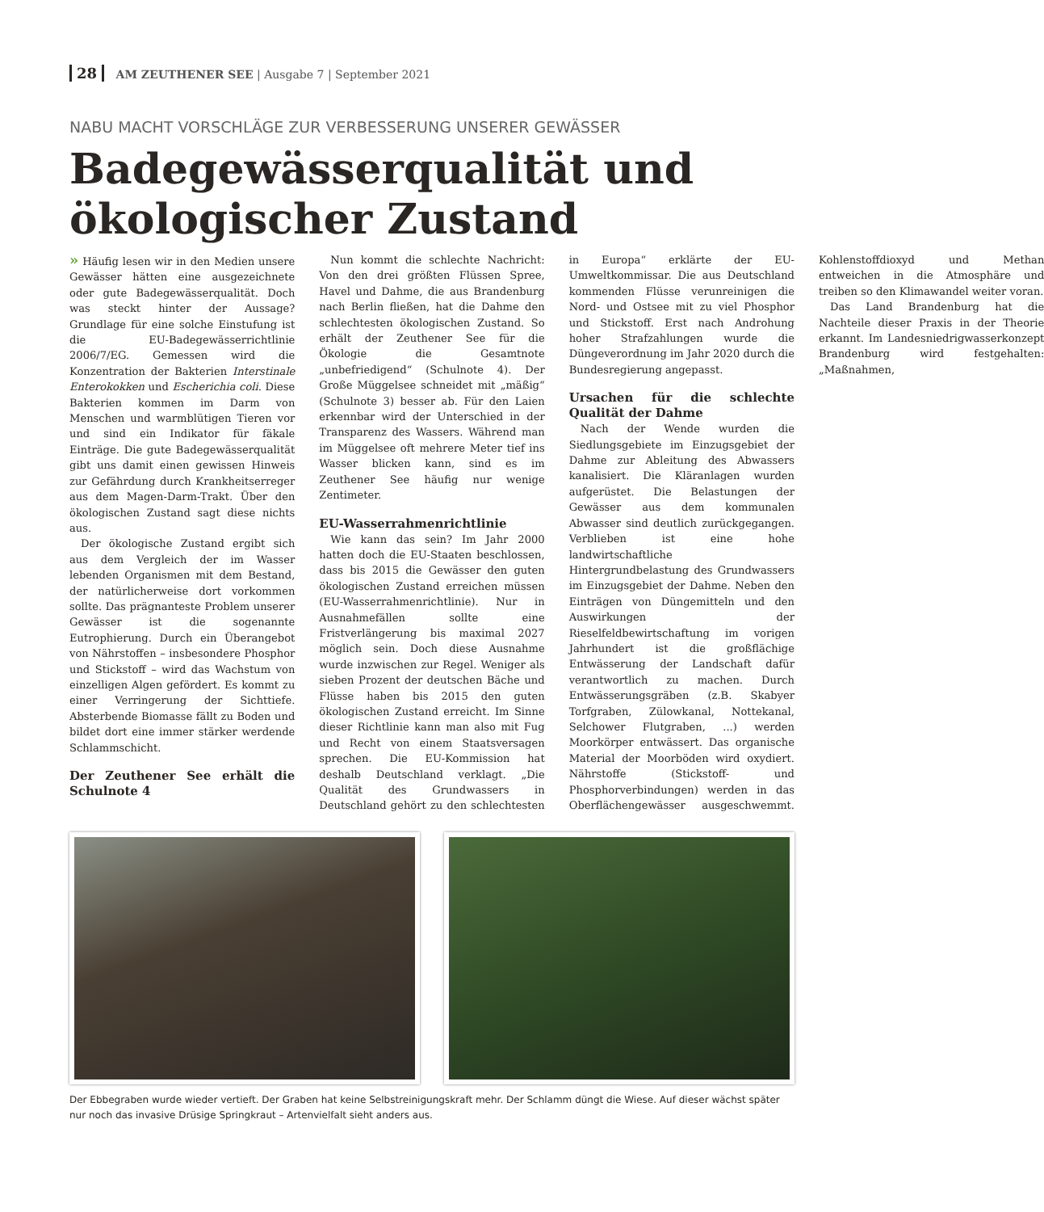28 AM ZEUTHENER SEE | Ausgabe 7 | September 2021
NABU MACHT VORSCHLÄGE ZUR VERBESSERUNG UNSERER GEWÄSSER
Badegewässerqualität und ökologischer Zustand
» Häufig lesen wir in den Medien unsere Gewässer hätten eine ausgezeichnete oder gute Badegewässerqualität. Doch was steckt hinter der Aussage? Grundlage für eine solche Einstufung ist die EU-Badegewässerrichtlinie 2006/7/EG. Gemessen wird die Konzentration der Bakterien Interstinale Enterokokken und Escherichia coli. Diese Bakterien kommen im Darm von Menschen und warmblütigen Tieren vor und sind ein Indikator für fäkale Einträge. Die gute Badegewässerqualität gibt uns damit einen gewissen Hinweis zur Gefährdung durch Krankheitserreger aus dem Magen-Darm-Trakt. Über den ökologischen Zustand sagt diese nichts aus.
Der ökologische Zustand ergibt sich aus dem Vergleich der im Wasser lebenden Organismen mit dem Bestand, der natürlicherweise dort vorkommen sollte. Das prägnanteste Problem unserer Gewässer ist die sogenannte Eutrophierung. Durch ein Überangebot von Nährstoffen – insbesondere Phosphor und Stickstoff – wird das Wachstum von einzelligen Algen gefördert. Es kommt zu einer Verringerung der Sichttiefe. Absterbende Biomasse fällt zu Boden und bildet dort eine immer stärker werdende Schlammschicht.
Der Zeuthener See erhält die Schulnote 4
Nun kommt die schlechte Nachricht: Von den drei größten Flüssen Spree, Havel und Dahme, die aus Brandenburg nach Berlin fließen, hat die Dahme den schlechtesten ökologischen Zustand. So erhält der Zeuthener See für die Ökologie die Gesamtnote „unbefriedigend“ (Schulnote 4). Der Große Müggelsee schneidet mit „mäßig“ (Schulnote 3) besser ab. Für den Laien erkennbar wird der Unterschied in der Transparenz des Wassers. Während man im Müggelsee oft mehrere Meter tief ins Wasser blicken kann, sind es im Zeuthener See häufig nur wenige Zentimeter.
EU-Wasserrahmenrichtlinie
Wie kann das sein? Im Jahr 2000 hatten doch die EU-Staaten beschlossen, dass bis 2015 die Gewässer den guten ökologischen Zustand erreichen müssen (EU-Wasserrahmenrichtlinie). Nur in Ausnahmefällen sollte eine Fristverlängerung bis maximal 2027 möglich sein. Doch diese Ausnahme wurde inzwischen zur Regel. Weniger als sieben Prozent der deutschen Bäche und Flüsse haben bis 2015 den guten ökologischen Zustand erreicht. Im Sinne dieser Richtlinie kann man also mit Fug und Recht von einem Staatsversagen sprechen. Die EU-Kommission hat deshalb Deutschland verklagt. „Die Qualität des Grundwassers in Deutschland gehört zu den schlechtesten in Europa“ erklärte der EU-Umweltkommissar. Die aus Deutschland kommenden Flüsse verunreinigen die Nord- und Ostsee mit zu viel Phosphor und Stickstoff. Erst nach Androhung hoher Strafzahlungen wurde die Düngeverordnung im Jahr 2020 durch die Bundesregierung angepasst.
Ursachen für die schlechte Qualität der Dahme
Nach der Wende wurden die Siedlungsgebiete im Einzugsgebiet der Dahme zur Ableitung des Abwassers kanalisiert. Die Kläranlagen wurden aufgerüstet. Die Belastungen der Gewässer aus dem kommunalen Abwasser sind deutlich zurückgegangen. Verblieben ist eine hohe landwirtschaftliche Hintergrundbelastung des Grundwassers im Einzugsgebiet der Dahme. Neben den Einträgen von Düngemitteln und den Auswirkungen der Rieselfeldbewirtschaftung im vorigen Jahrhundert ist die großflächige Entwässerung der Landschaft dafür verantwortlich zu machen. Durch Entwässerungsgräben (z.B. Skabyer Torfgraben, Zülowkanal, Nottekanal, Selchower Flutgraben, ...) werden Moorkörper entwässert. Das organische Material der Moorböden wird oxydiert. Nährstoffe (Stickstoff- und Phosphorverbindungen) werden in das Oberflächengewässer ausgeschwemmt. Kohlenstoffdioxyd und Methan entweichen in die Atmosphäre und treiben so den Klimawandel weiter voran.
Das Land Brandenburg hat die Nachteile dieser Praxis in der Theorie erkannt. Im Landesniedrigwasserkonzept Brandenburg wird festgehalten: „Maßnahmen,
Der Ebbegraben wurde wieder vertieft. Der Graben hat keine Selbstreinigungskraft mehr. Der Schlamm düngt die Wiese. Auf dieser wächst später nur noch das invasive Drüsige Springkraut – Artenvielfalt sieht anders aus.